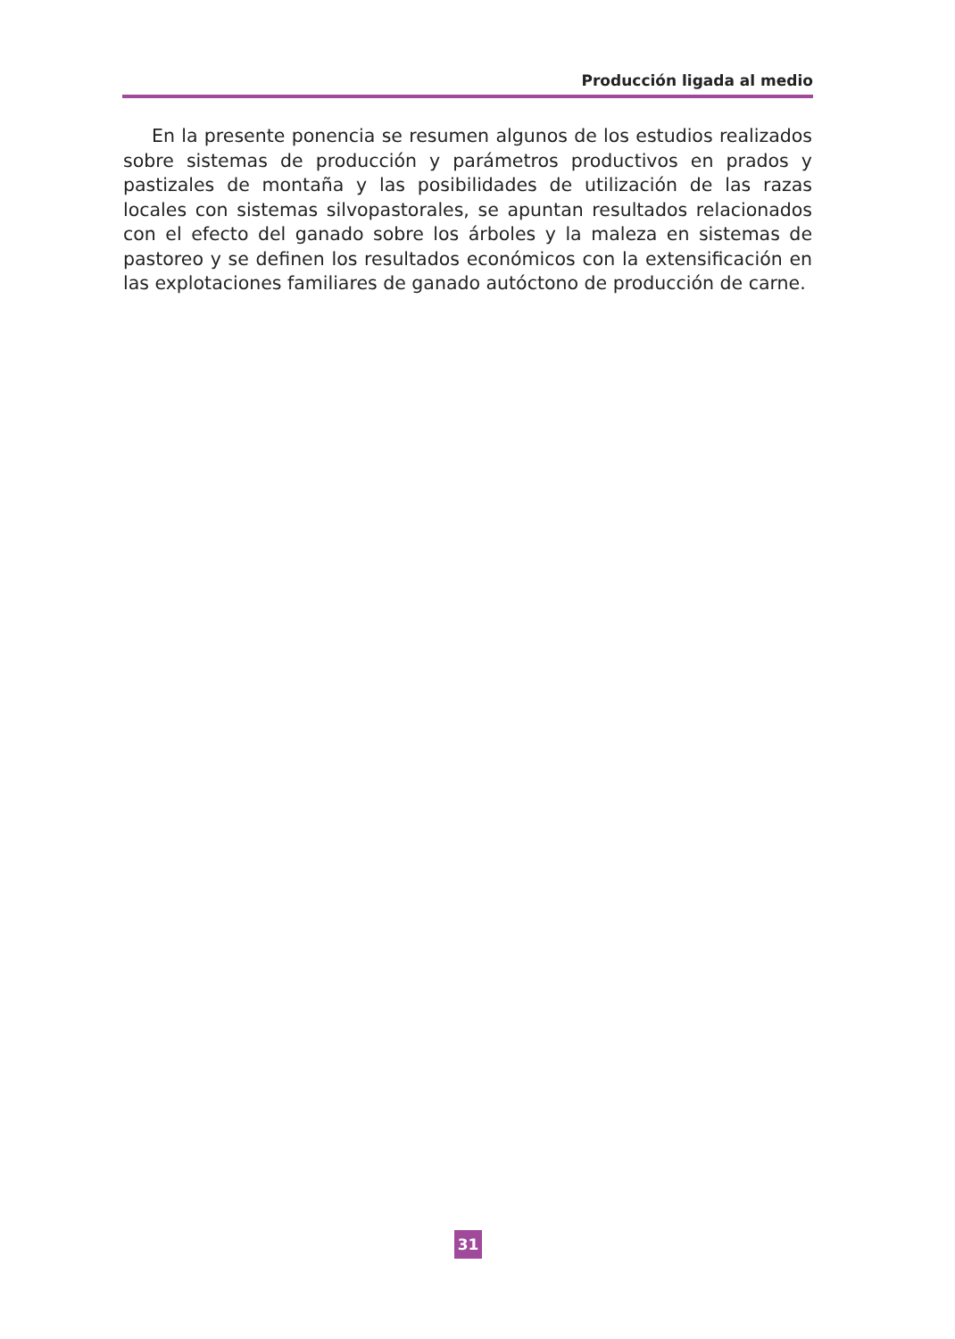Producción ligada al medio
En la presente ponencia se resumen algunos de los estudios realizados sobre sistemas de producción y parámetros productivos en prados y pastizales de montaña y las posibilidades de utilización de las razas locales con sistemas silvopastorales, se apuntan resultados relacionados con el efecto del ganado sobre los árboles y la maleza en sistemas de pastoreo y se definen los resultados económicos con la extensificación en las explotaciones familiares de ganado autóctono de producción de carne.
31